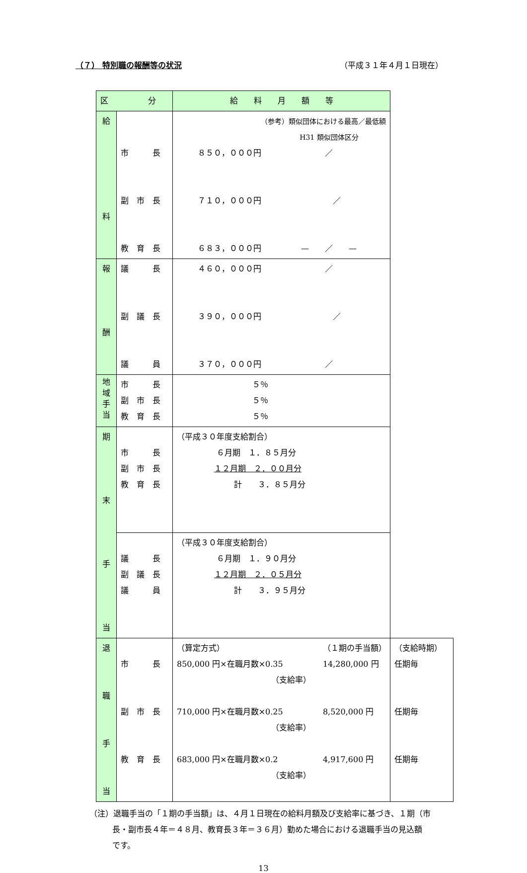（７） 特別職の報酬等の状況 （平成３１年４月１日現在）
| 区 分 | | 給 料 月 額 等 | | |
| 給 料 | 市 長 副 市 長 教 育 長 | （参考）類似団体における最高／最低額 H31 類似団体区分 ８５０，０００円 ／ ７１０，０００円 ／ ６８３，０００円 — ／ — | | |
| 報 酬 | 議 長 副 議 長 議 員 | ４６０，０００円 ／ ３９０，０００円 ／ ３７０，０００円 ／ | | |
| 地 域 手 当 | 市 長 副 市 長 教 育 長 | ５％ ５％ ５％ | | |
| 期 末 手 当 | 市 長 副 市 長 教 育 長 | （平成３０年度支給割合） ６月期 １．８５月分 １２月期 ２．００月分 計 ３．８５月分 | | |
| | 議 長 副 議 長 議 員 | （平成３０年度支給割合） ６月期 １．９０月分 １２月期 ２．０５月分 計 ３．９５月分 | | |
| 退 職 手 当 | 市 長 副 市 長 教 育 長 | （算定方式） 850,000 円×在職月数×0.35 （支給率） 710,000 円×在職月数×0.25 （支給率） 683,000 円×在職月数×0.2 （支給率） | （１期の手当額） 14,280,000 円 8,520,000 円 4,917,600 円 | （支給時期） 任期毎 任期毎 任期毎 |
（注）退職手当の「１期の手当額」は、４月１日現在の給料月額及び支給率に基づき、１期（市
長・副市長４年＝４８月、教育長３年＝３６月）勤めた場合における退職手当の見込額
です。
13